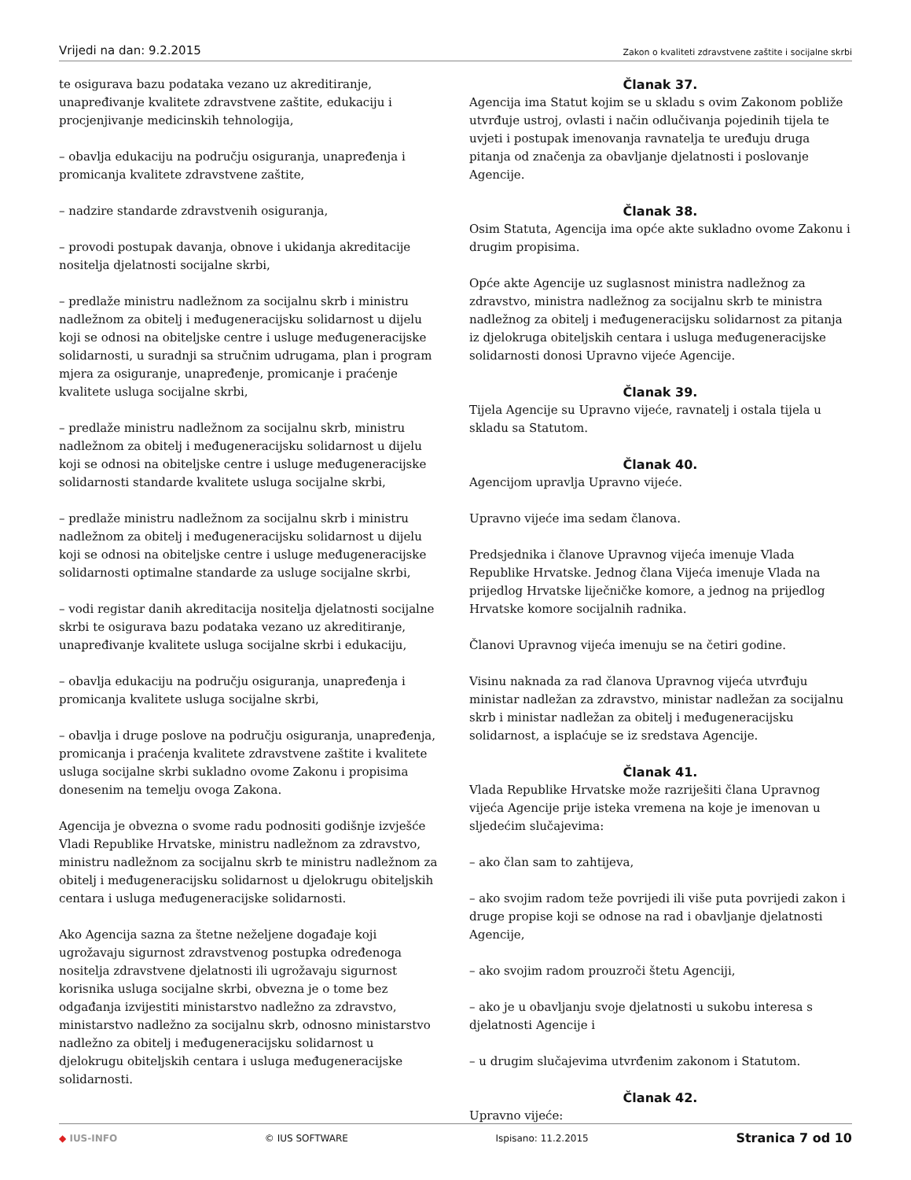Vrijedi na dan: 9.2.2015 Zakon o kvaliteti zdravstvene zaštite i socijalne skrbi
te osigurava bazu podataka vezano uz akreditiranje, unapređivanje kvalitete zdravstvene zaštite, edukaciju i procjenjivanje medicinskih tehnologija,
– obavlja edukaciju na području osiguranja, unapređenja i promicanja kvalitete zdravstvene zaštite,
– nadzire standarde zdravstvenih osiguranja,
– provodi postupak davanja, obnove i ukidanja akreditacije nositelja djelatnosti socijalne skrbi,
– predlaže ministru nadležnom za socijalnu skrb i ministru nadležnom za obitelj i međugeneracijsku solidarnost u dijelu koji se odnosi na obiteljske centre i usluge međugeneracijske solidarnosti, u suradnji sa stručnim udrugama, plan i program mjera za osiguranje, unapređenje, promicanje i praćenje kvalitete usluga socijalne skrbi,
– predlaže ministru nadležnom za socijalnu skrb, ministru nadležnom za obitelj i međugeneracijsku solidarnost u dijelu koji se odnosi na obiteljske centre i usluge međugeneracijske solidarnosti standarde kvalitete usluga socijalne skrbi,
– predlaže ministru nadležnom za socijalnu skrb i ministru nadležnom za obitelj i međugeneracijsku solidarnost u dijelu koji se odnosi na obiteljske centre i usluge međugeneracijske solidarnosti optimalne standarde za usluge socijalne skrbi,
– vodi registar danih akreditacija nositelja djelatnosti socijalne skrbi te osigurava bazu podataka vezano uz akreditiranje, unapređivanje kvalitete usluga socijalne skrbi i edukaciju,
– obavlja edukaciju na području osiguranja, unapređenja i promicanja kvalitete usluga socijalne skrbi,
– obavlja i druge poslove na području osiguranja, unapređenja, promicanja i praćenja kvalitete zdravstvene zaštite i kvalitete usluga socijalne skrbi sukladno ovome Zakonu i propisima donesenim na temelju ovoga Zakona.
Agencija je obvezna o svome radu podnositi godišnje izvješće Vladi Republike Hrvatske, ministru nadležnom za zdravstvo, ministru nadležnom za socijalnu skrb te ministru nadležnom za obitelj i međugeneracijsku solidarnost u djelokrugu obiteljskih centara i usluga međugeneracijske solidarnosti.
Ako Agencija sazna za štetne neželjene događaje koji ugrožavaju sigurnost zdravstvenog postupka određenoga nositelja zdravstvene djelatnosti ili ugrožavaju sigurnost korisnika usluga socijalne skrbi, obvezna je o tome bez odgađanja izvijestiti ministarstvo nadležno za zdravstvo, ministarstvo nadležno za socijalnu skrb, odnosno ministarstvo nadležno za obitelj i međugeneracijsku solidarnost u djelokrugu obiteljskih centara i usluga međugeneracijske solidarnosti.
Članak 37.
Agencija ima Statut kojim se u skladu s ovim Zakonom pobliže utvrđuje ustroj, ovlasti i način odlučivanja pojedinih tijela te uvjeti i postupak imenovanja ravnatelja te uređuju druga pitanja od značenja za obavljanje djelatnosti i poslovanje Agencije.
Članak 38.
Osim Statuta, Agencija ima opće akte sukladno ovome Zakonu i drugim propisima.
Opće akte Agencije uz suglasnost ministra nadležnog za zdravstvo, ministra nadležnog za socijalnu skrb te ministra nadležnog za obitelj i međugeneracijsku solidarnost za pitanja iz djelokruga obiteljskih centara i usluga međugeneracijske solidarnosti donosi Upravno vijeće Agencije.
Članak 39.
Tijela Agencije su Upravno vijeće, ravnatelj i ostala tijela u skladu sa Statutom.
Članak 40.
Agencijom upravlja Upravno vijeće.
Upravno vijeće ima sedam članova.
Predsjednika i članove Upravnog vijeća imenuje Vlada Republike Hrvatske. Jednog člana Vijeća imenuje Vlada na prijedlog Hrvatske liječničke komore, a jednog na prijedlog Hrvatske komore socijalnih radnika.
Članovi Upravnog vijeća imenuju se na četiri godine.
Visinu naknada za rad članova Upravnog vijeća utvrđuju ministar nadležan za zdravstvo, ministar nadležan za socijalnu skrb i ministar nadležan za obitelj i međugeneracijsku solidarnost, a isplaćuje se iz sredstava Agencije.
Članak 41.
Vlada Republike Hrvatske može razriješiti člana Upravnog vijeća Agencije prije isteka vremena na koje je imenovan u sljedećim slučajevima:
– ako član sam to zahtijeva,
– ako svojim radom teže povrijedi ili više puta povrijedi zakon i druge propise koji se odnose na rad i obavljanje djelatnosti Agencije,
– ako svojim radom prouzroči štetu Agenciji,
– ako je u obavljanju svoje djelatnosti u sukobu interesa s djelatnosti Agencije i
– u drugim slučajevima utvrđenim zakonom i Statutom.
Članak 42.
Upravno vijeće:
◆ IUS-INFO © IUS SOFTWARE Ispisano: 11.2.2015 Stranica 7 od 10